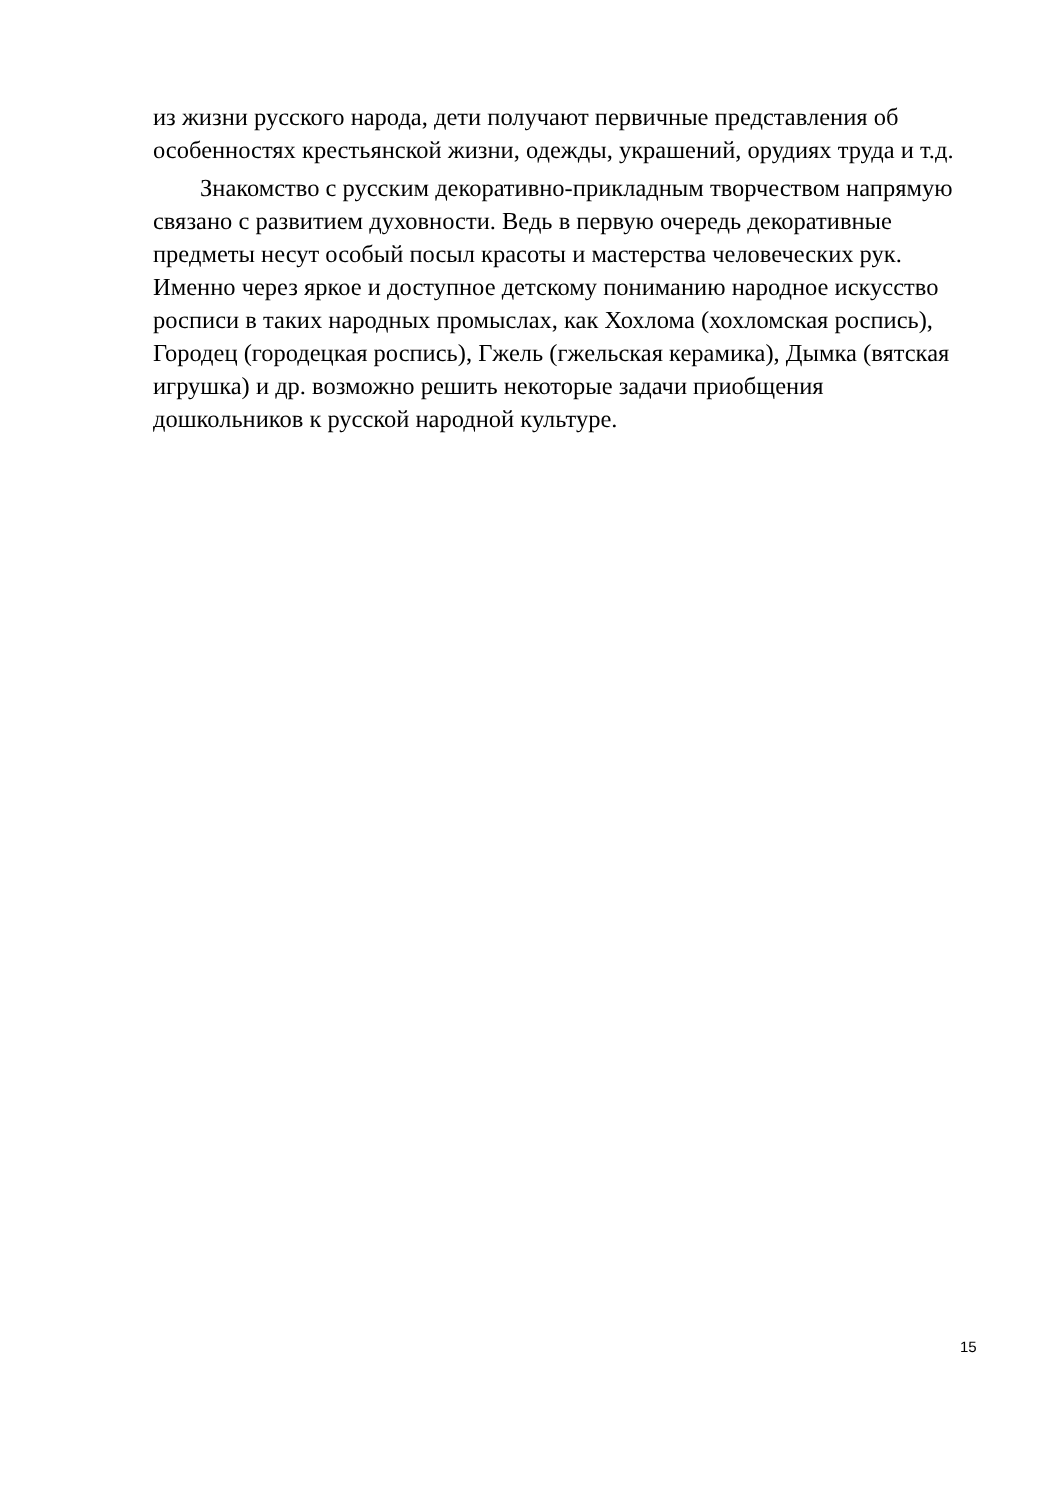из жизни русского народа, дети получают первичные представления об особенностях крестьянской жизни, одежды, украшений, орудиях труда и т.д.
Знакомство с русским декоративно-прикладным творчеством напрямую связано с развитием духовности. Ведь в первую очередь декоративные предметы несут особый посыл красоты и мастерства человеческих рук. Именно через яркое и доступное детскому пониманию народное искусство росписи в таких народных промыслах, как Хохлома (хохломская роспись), Городец (городецкая роспись), Гжель (гжельская керамика), Дымка (вятская игрушка) и др. возможно решить некоторые задачи приобщения дошкольников к русской народной культуре.
15